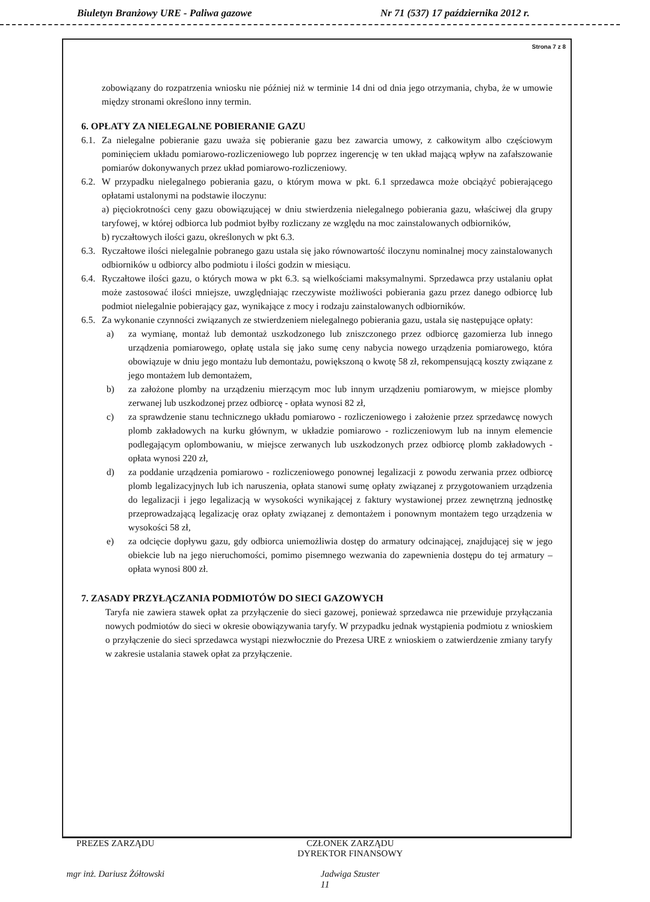Biuletyn Branżowy URE - Paliwa gazowe Nr 71 (537) 17 października 2012 r.
Strona 7 z 8
zobowiązany do rozpatrzenia wniosku nie później niż w terminie 14 dni od dnia jego otrzymania, chyba, że w umowie między stronami określono inny termin.
6. OPŁATY ZA NIELEGALNE POBIERANIE GAZU
6.1.
Za nielegalne pobieranie gazu uważa się pobieranie gazu bez zawarcia umowy, z całkowitym albo częściowym pominięciem układu pomiarowo-rozliczeniowego lub poprzez ingerencję w ten układ mającą wpływ na zafałszowanie pomiarów dokonywanych przez układ pomiarowo-rozliczeniowy.
6.2.
W przypadku nielegalnego pobierania gazu, o którym mowa w pkt. 6.1 sprzedawca może obciążyć pobierającego opłatami ustalonymi na podstawie iloczynu:
a) pięciokrotności ceny gazu obowiązującej w dniu stwierdzenia nielegalnego pobierania gazu, właściwej dla grupy taryfowej, w której odbiorca lub podmiot byłby rozliczany ze względu na moc zainstalowanych odbiorników,
b) ryczałtowych ilości gazu, określonych w pkt 6.3.
6.3.
Ryczałtowe ilości nielegalnie pobranego gazu ustala się jako równowartość iloczynu nominalnej mocy zainstalowanych odbiorników u odbiorcy albo podmiotu i ilości godzin w miesiącu.
6.4.
Ryczałtowe ilości gazu, o których mowa w pkt 6.3. są wielkościami maksymalnymi. Sprzedawca przy ustalaniu opłat może zastosować ilości mniejsze, uwzględniając rzeczywiste możliwości pobierania gazu przez danego odbiorcę lub podmiot nielegalnie pobierający gaz, wynikające z mocy i rodzaju zainstalowanych odbiorników.
6.5.
Za wykonanie czynności związanych ze stwierdzeniem nielegalnego pobierania gazu, ustala się następujące opłaty:
a) za wymianę, montaż lub demontaż uszkodzonego lub zniszczonego przez odbiorcę gazomierza lub innego urządzenia pomiarowego, opłatę ustala się jako sumę ceny nabycia nowego urządzenia pomiarowego, która obowiązuje w dniu jego montażu lub demontażu, powiększoną o kwotę 58 zł, rekompensującą koszty związane z jego montażem lub demontażem,
b) za założone plomby na urządzeniu mierzącym moc lub innym urządzeniu pomiarowym, w miejsce plomby zerwanej lub uszkodzonej przez odbiorcę - opłata wynosi 82 zł,
c) za sprawdzenie stanu technicznego układu pomiarowo - rozliczeniowego i założenie przez sprzedawcę nowych plomb zakładowych na kurku głównym, w układzie pomiarowo - rozliczeniowym lub na innym elemencie podlegającym oplombowaniu, w miejsce zerwanych lub uszkodzonych przez odbiorcę plomb zakładowych - opłata wynosi 220 zł,
d) za poddanie urządzenia pomiarowo - rozliczeniowego ponownej legalizacji z powodu zerwania przez odbiorcę plomb legalizacyjnych lub ich naruszenia, opłata stanowi sumę opłaty związanej z przygotowaniem urządzenia do legalizacji i jego legalizacją w wysokości wynikającej z faktury wystawionej przez zewnętrzną jednostkę przeprowadzającą legalizację oraz opłaty związanej z demontażem i ponownym montażem tego urządzenia w wysokości 58 zł,
e) za odcięcie dopływu gazu, gdy odbiorca uniemożliwia dostęp do armatury odcinającej, znajdującej się w jego obiekcie lub na jego nieruchomości, pomimo pisemnego wezwania do zapewnienia dostępu do tej armatury – opłata wynosi 800 zł.
7. ZASADY PRZYŁĄCZANIA PODMIOTÓW DO SIECI GAZOWYCH
Taryfa nie zawiera stawek opłat za przyłączenie do sieci gazowej, ponieważ sprzedawca nie przewiduje przyłączania nowych podmiotów do sieci w okresie obowiązywania taryfy. W przypadku jednak wystąpienia podmiotu z wnioskiem o przyłączenie do sieci sprzedawca wystąpi niezwłocznie do Prezesa URE z wnioskiem o zatwierdzenie zmiany taryfy w zakresie ustalania stawek opłat za przyłączenie.
PREZES ZARZĄDU
mgr inż. Dariusz Żółtowski
CZŁONEK ZARZĄDU
DYREKTOR FINANSOWY
Jadwiga Szuster
11